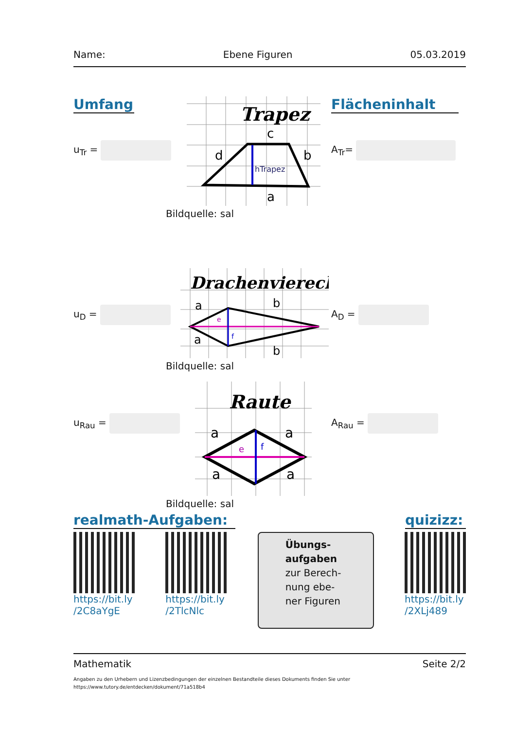Name: Ebene Figuren 05.03.2019
Umfang
u<sub>Tr</sub> =
Trapez
c
d
b
hTrapez
a
Bildquelle: sal
Flächeninhalt
A<sub>Tr</sub>=
u<sub>D</sub> =
Drachenviereck
a
a
b
b
e
f
Bildquelle: sal
A<sub>D</sub> =
u<sub>Rau</sub> =
Raute
a
a
a
a
e
f
Bildquelle: sal
A<sub>Rau</sub> =
realmath-Aufgaben: quizizz:
https://bit.ly
/2C8aYgE
https://bit.ly
/2TlcNlc
Übungs-
aufgaben
zur Berech-
nung ebe-
ner Figuren
https://bit.ly
/2XLj489
Mathematik Seite 2/2
Angaben zu den Urhebern und Lizenzbedingungen der einzelnen Bestandteile dieses Dokuments finden Sie unter
https://www.tutory.de/entdecken/dokument/71a518b4